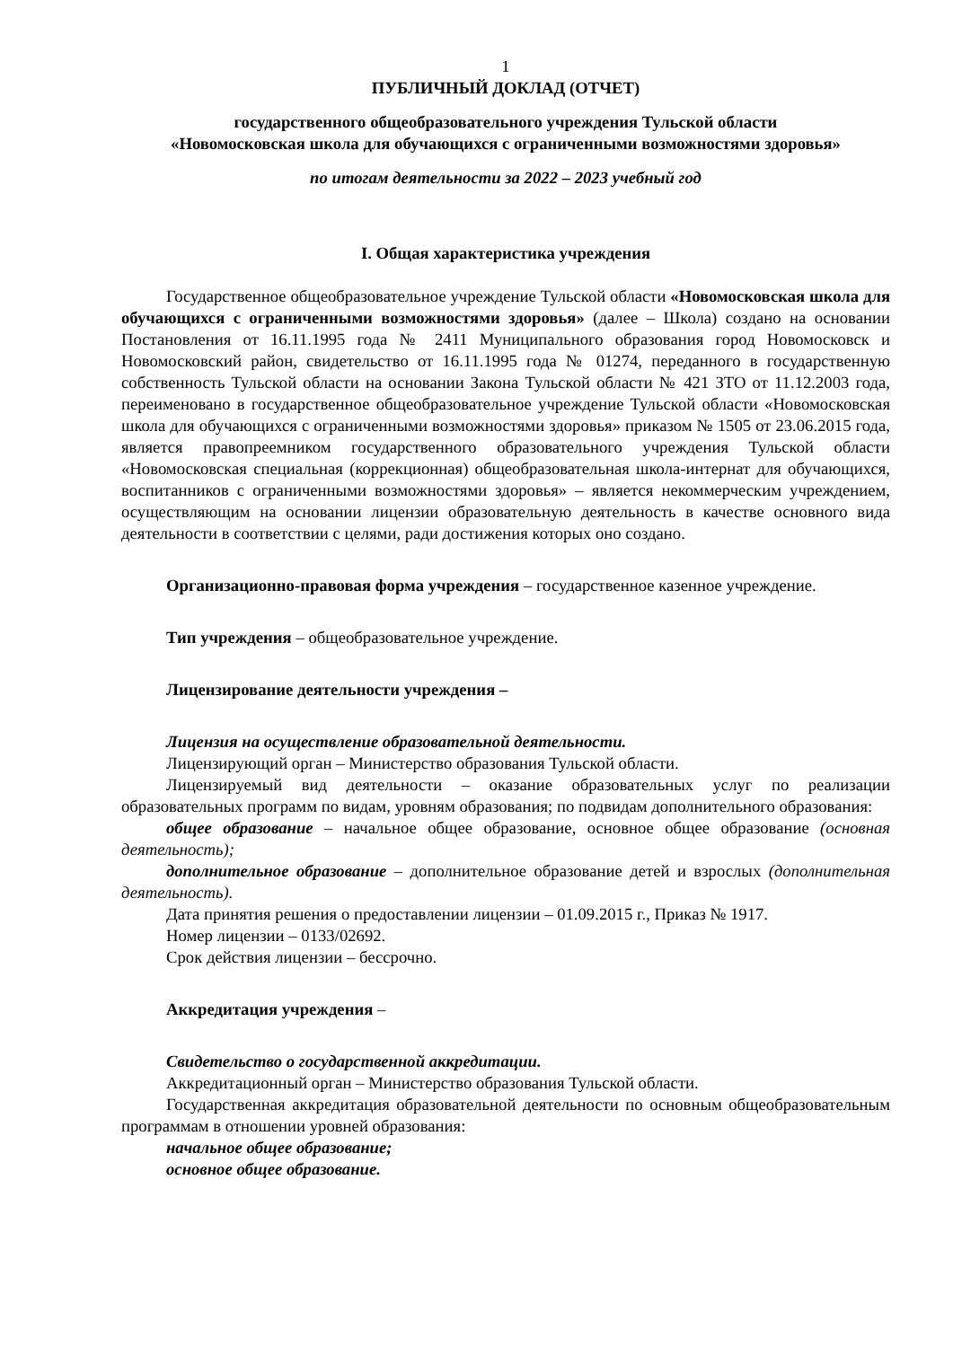1
ПУБЛИЧНЫЙ ДОКЛАД (ОТЧЕТ)
государственного общеобразовательного учреждения Тульской области
«Новомосковская школа для обучающихся с ограниченными возможностями здоровья»
по итогам деятельности за 2022 – 2023 учебный год
I. Общая характеристика учреждения
Государственное общеобразовательное учреждение Тульской области «Новомосковская школа для обучающихся с ограниченными возможностями здоровья» (далее – Школа) создано на основании Постановления от 16.11.1995 года № 2411 Муниципального образования город Новомосковск и Новомосковский район, свидетельство от 16.11.1995 года № 01274, переданного в государственную собственность Тульской области на основании Закона Тульской области № 421 ЗТО от 11.12.2003 года, переименовано в государственное общеобразовательное учреждение Тульской области «Новомосковская школа для обучающихся с ограниченными возможностями здоровья» приказом № 1505 от 23.06.2015 года, является правопреемником государственного образовательного учреждения Тульской области «Новомосковская специальная (коррекционная) общеобразовательная школа-интернат для обучающихся, воспитанников с ограниченными возможностями здоровья» – является некоммерческим учреждением, осуществляющим на основании лицензии образовательную деятельность в качестве основного вида деятельности в соответствии с целями, ради достижения которых оно создано.
Организационно-правовая форма учреждения – государственное казенное учреждение.
Тип учреждения – общеобразовательное учреждение.
Лицензирование деятельности учреждения –
Лицензия на осуществление образовательной деятельности.
Лицензирующий орган – Министерство образования Тульской области.
Лицензируемый вид деятельности – оказание образовательных услуг по реализации образовательных программ по видам, уровням образования; по подвидам дополнительного образования:
общее образование – начальное общее образование, основное общее образование (основная деятельность);
дополнительное образование – дополнительное образование детей и взрослых (дополнительная деятельность).
Дата принятия решения о предоставлении лицензии – 01.09.2015 г., Приказ № 1917.
Номер лицензии – 0133/02692.
Срок действия лицензии – бессрочно.
Аккредитация учреждения –
Свидетельство о государственной аккредитации.
Аккредитационный орган – Министерство образования Тульской области.
Государственная аккредитация образовательной деятельности по основным общеобразовательным программам в отношении уровней образования:
начальное общее образование;
основное общее образование.